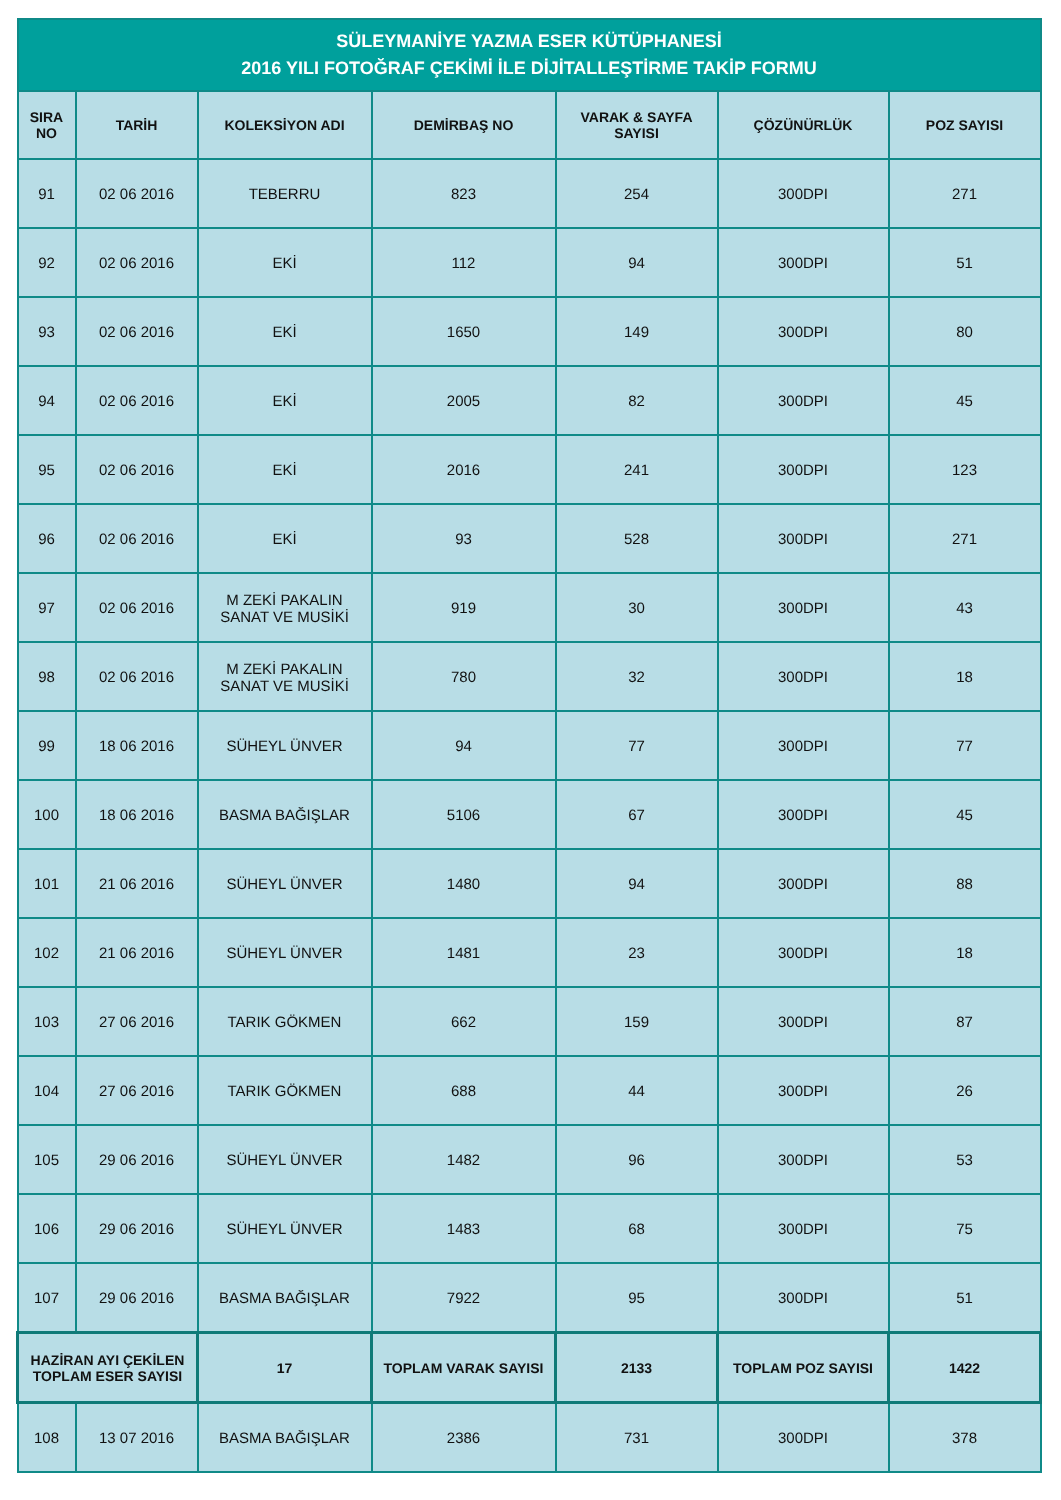| SÜLEYMANİYE YAZMA ESER KÜTÜPHANESİ 2016 YILI FOTOĞRAF ÇEKİMİ İLE DİJİTALLEŞTİRME TAKİP FORMU | | | | | | |
| --- | --- | --- | --- | --- | --- | --- |
| SIRA NO | TARİH | KOLEKSİYON ADI | DEMİRBAŞ NO | VARAK & SAYFA SAYISI | ÇÖZÜNÜRLÜK | POZ SAYISI |
| 91 | 02 06 2016 | TEBERRU | 823 | 254 | 300DPI | 271 |
| 92 | 02 06 2016 | EKİ | 112 | 94 | 300DPI | 51 |
| 93 | 02 06 2016 | EKİ | 1650 | 149 | 300DPI | 80 |
| 94 | 02 06 2016 | EKİ | 2005 | 82 | 300DPI | 45 |
| 95 | 02 06 2016 | EKİ | 2016 | 241 | 300DPI | 123 |
| 96 | 02 06 2016 | EKİ | 93 | 528 | 300DPI | 271 |
| 97 | 02 06 2016 | M ZEKİ PAKALIN SANAT VE MUSİKİ | 919 | 30 | 300DPI | 43 |
| 98 | 02 06 2016 | M ZEKİ PAKALIN SANAT VE MUSİKİ | 780 | 32 | 300DPI | 18 |
| 99 | 18 06 2016 | SÜHEYL ÜNVER | 94 | 77 | 300DPI | 77 |
| 100 | 18 06 2016 | BASMA BAĞIŞLAR | 5106 | 67 | 300DPI | 45 |
| 101 | 21 06 2016 | SÜHEYL ÜNVER | 1480 | 94 | 300DPI | 88 |
| 102 | 21 06 2016 | SÜHEYL ÜNVER | 1481 | 23 | 300DPI | 18 |
| 103 | 27 06 2016 | TARIK GÖKMEN | 662 | 159 | 300DPI | 87 |
| 104 | 27 06 2016 | TARIK GÖKMEN | 688 | 44 | 300DPI | 26 |
| 105 | 29 06 2016 | SÜHEYL ÜNVER | 1482 | 96 | 300DPI | 53 |
| 106 | 29 06 2016 | SÜHEYL ÜNVER | 1483 | 68 | 300DPI | 75 |
| 107 | 29 06 2016 | BASMA BAĞIŞLAR | 7922 | 95 | 300DPI | 51 |
| HAZİRAN AYI ÇEKİLEN TOPLAM ESER SAYISI | | 17 | TOPLAM VARAK SAYISI | 2133 | TOPLAM POZ SAYISI | 1422 |
| 108 | 13 07 2016 | BASMA BAĞIŞLAR | 2386 | 731 | 300DPI | 378 |